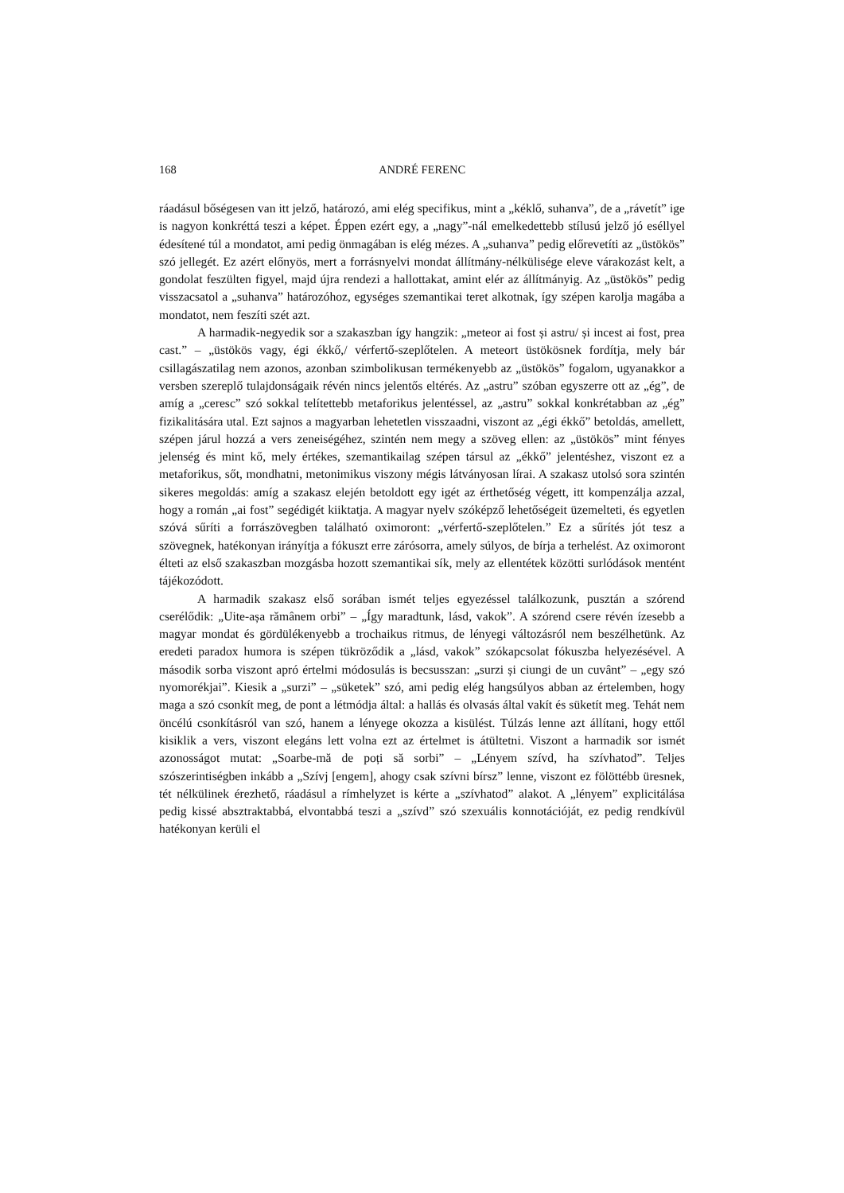168 ANDRÉ FERENC
ráadásul bőségesen van itt jelző, határozó, ami elég specifikus, mint a „kéklő, suhanva”, de a „rávetít” ige is nagyon konkréttá teszi a képet. Éppen ezért egy, a „nagy”-nál emelkedettebb stílusú jelző jó eséllyel édesítené túl a mondatot, ami pedig önmagában is elég mézes. A „suhanva” pedig előrevetíti az „üstökös” szó jellegét. Ez azért előnyös, mert a forrásnyelvi mondat állítmány-nélkülisége eleve várakozást kelt, a gondolat feszülten figyel, majd újra rendezi a hallottakat, amint elér az állítmányig. Az „üstökös” pedig visszacsatol a „suhanva” határozóhoz, egységes szemantikai teret alkotnak, így szépen karolja magába a mondatot, nem feszíti szét azt.
A harmadik-negyedik sor a szakaszban így hangzik: „meteor ai fost și astru/ și incest ai fost, prea cast.” – „üstökös vagy, égi ékkő,/ vérfertő-szeplőtelen. A meteort üstökösnek fordítja, mely bár csillagászatilag nem azonos, azonban szimbolikusan termékenyebb az „üstökös” fogalom, ugyanakkor a versben szereplő tulajdonságaik révén nincs jelentős eltérés. Az „astru” szóban egyszerre ott az „ég”, de amíg a „ceresc” szó sokkal telítettebb metaforikus jelentéssel, az „astru” sokkal konkrétabban az „ég” fizikalitására utal. Ezt sajnos a magyarban lehetetlen visszaadni, viszont az „égi ékkő” betoldás, amellett, szépen járul hozzá a vers zeneiségéhez, szintén nem megy a szöveg ellen: az „üstökös” mint fényes jelenség és mint kő, mely értékes, szemantikailag szépen társul az „ékkő” jelentéshez, viszont ez a metaforikus, sőt, mondhatni, metonimikus viszony mégis látványosan lírai. A szakasz utolsó sora szintén sikeres megoldás: amíg a szakasz elején betoldott egy igét az érthetőség végett, itt kompenzálja azzal, hogy a román „ai fost” segédigét kiiktatja. A magyar nyelv szóképző lehetőségeit üzemelteti, és egyetlen szóvá sűríti a forrászövegben található oximoront: „vérfertő-szeplőtelen.” Ez a sűrítés jót tesz a szövegnek, hatékonyan irányítja a fókuszt erre zárósorra, amely súlyos, de bírja a terhelést. Az oximoront élteti az első szakaszban mozgásba hozott szemantikai sík, mely az ellentétek közötti surlódások mentént tájékozódott.
A harmadik szakasz első sorában ismét teljes egyezéssel találkozunk, pusztán a szórend cserélődik: „Uite-așa rămânem orbi” – „Így maradtunk, lásd, vakok”. A szórend csere révén ízesebb a magyar mondat és gördülékenyebb a trochaikus ritmus, de lényegi változásról nem beszélhetünk. Az eredeti paradox humora is szépen tükröződik a „lásd, vakok” szókapcsolat fókuszba helyezésével. A második sorba viszont apró értelmi módosulás is becsusszan: „surzi și ciungi de un cuvânt” – „egy szó nyomorékjai”. Kiesik a „surzi” – „süketek” szó, ami pedig elég hangsúlyos abban az értelemben, hogy maga a szó csonkít meg, de pont a létmódja által: a hallás és olvasás által vakít és süketít meg. Tehát nem öncélú csonkításról van szó, hanem a lényege okozza a kisülést. Túlzás lenne azt állítani, hogy ettől kisiklik a vers, viszont elegáns lett volna ezt az értelmet is átültetni. Viszont a harmadik sor ismét azonosságot mutat: „Soarbe-mă de poți să sorbi” – „Lényem szívd, ha szívhatod”. Teljes szószerintiségben inkább a „Szívj [engem], ahogy csak szívni bírsz” lenne, viszont ez fölöttébb üresnek, tét nélkülinek érezhető, ráadásul a rímhelyzet is kérte a „szívhatod” alakot. A „lényem” explicitálása pedig kissé absztraktabbá, elvontabbá teszi a „szívd” szó szexuális konnotációját, ez pedig rendkívül hatékonyan kerüli el